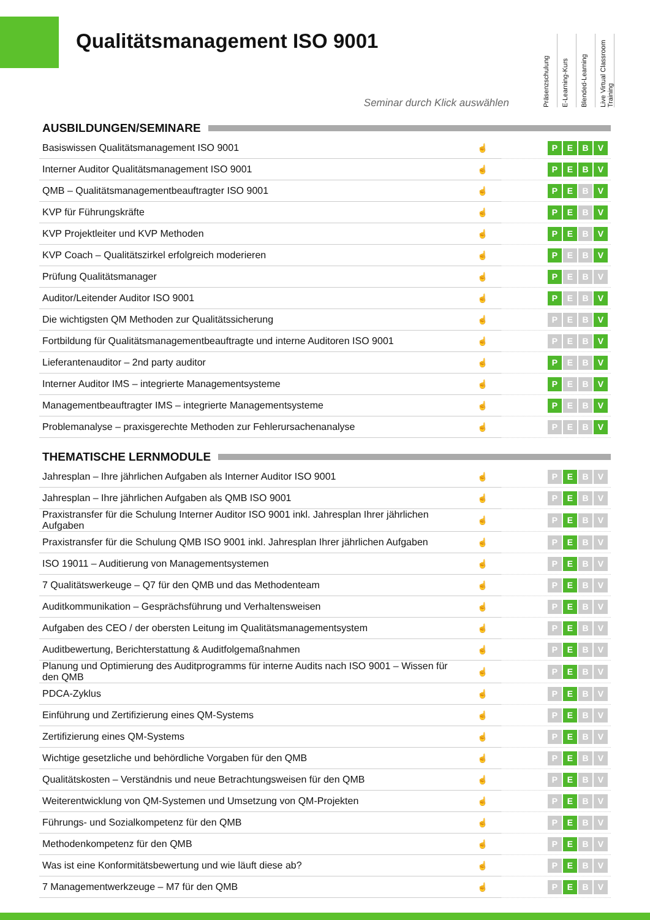Qualitätsmanagement ISO 9001
Präsenzschulung
E-Learning-Kurs
Blended-Learning
Live Virtual Classroom Training
Seminar durch Klick auswählen
AUSBILDUNGEN/SEMINARE
| Basiswissen Qualitätsmanagement ISO 9001 | ☝ | P E B V |
| Interner Auditor Qualitätsmanagement ISO 9001 | ☝ | P E B V |
| QMB – Qualitätsmanagementbeauftragter ISO 9001 | ☝ | P E B V |
| KVP für Führungskräfte | ☝ | P E B V |
| KVP Projektleiter und KVP Methoden | ☝ | P E B V |
| KVP Coach – Qualitätszirkel erfolgreich moderieren | ☝ | P E B V |
| Prüfung Qualitätsmanager | ☝ | P E B V |
| Auditor/Leitender Auditor ISO 9001 | ☝ | P E B V |
| Die wichtigsten QM Methoden zur Qualitätssicherung | ☝ | P E B V |
| Fortbildung für Qualitätsmanagementbeauftragte und interne Auditoren ISO 9001 | ☝ | P E B V |
| Lieferantenauditor – 2nd party auditor | ☝ | P E B V |
| Interner Auditor IMS – integrierte Managementsysteme | ☝ | P E B V |
| Managementbeauftragter IMS – integrierte Managementsysteme | ☝ | P E B V |
| Problemanalyse – praxisgerechte Methoden zur Fehlerursachenanalyse | ☝ | P E B V |
THEMATISCHE LERNMODULE
| Jahresplan – Ihre jährlichen Aufgaben als Interner Auditor ISO 9001 | ☝ | P E B V |
| Jahresplan – Ihre jährlichen Aufgaben als QMB ISO 9001 | ☝ | P E B V |
| Praxistransfer für die Schulung Interner Auditor ISO 9001 inkl. Jahresplan Ihrer jährlichen Aufgaben | ☝ | P E B V |
| Praxistransfer für die Schulung QMB ISO 9001 inkl. Jahresplan Ihrer jährlichen Aufgaben | ☝ | P E B V |
| ISO 19011 – Auditierung von Managementsystemen | ☝ | P E B V |
| 7 Qualitätswerkeuge – Q7 für den QMB und das Methodenteam | ☝ | P E B V |
| Auditkommunikation – Gesprächsführung und Verhaltensweisen | ☝ | P E B V |
| Aufgaben des CEO / der obersten Leitung im Qualitätsmanagementsystem | ☝ | P E B V |
| Auditbewertung, Berichterstattung & Auditfolgemaßnahmen | ☝ | P E B V |
| Planung und Optimierung des Auditprogramms für interne Audits nach ISO 9001 – Wissen für den QMB | ☝ | P E B V |
| PDCA-Zyklus | ☝ | P E B V |
| Einführung und Zertifizierung eines QM-Systems | ☝ | P E B V |
| Zertifizierung eines QM-Systems | ☝ | P E B V |
| Wichtige gesetzliche und behördliche Vorgaben für den QMB | ☝ | P E B V |
| Qualitätskosten – Verständnis und neue Betrachtungsweisen für den QMB | ☝ | P E B V |
| Weiterentwicklung von QM-Systemen und Umsetzung von QM-Projekten | ☝ | P E B V |
| Führungs- und Sozialkompetenz für den QMB | ☝ | P E B V |
| Methodenkompetenz für den QMB | ☝ | P E B V |
| Was ist eine Konformitätsbewertung und wie läuft diese ab? | ☝ | P E B V |
| 7 Managementwerkzeuge – M7 für den QMB | ☝ | P E B V |